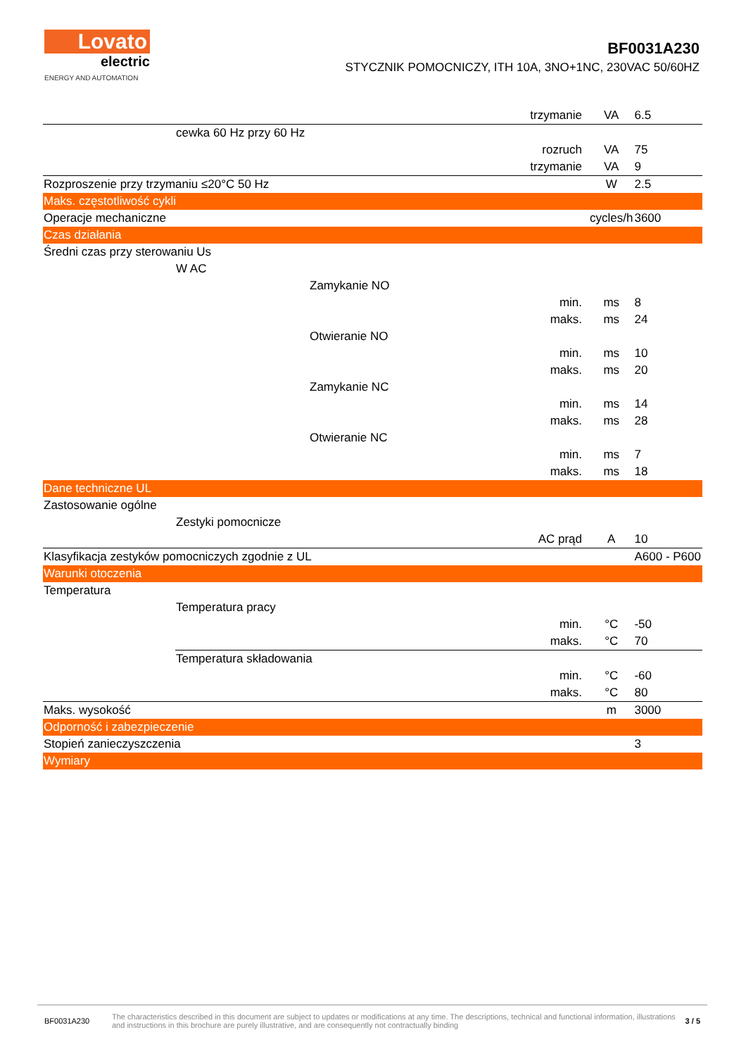Lovato
electric
ENERGY AND AUTOMATION
BF0031A230
STYCZNIK POMOCNICZY, ITH 10A, 3NO+1NC, 230VAC 50/60HZ
| | | | trzymanie | VA | 6.5 |
| | cewka 60 Hz przy 60 Hz | | | | |
| | | | rozruch | VA | 75 |
| | | | trzymanie | VA | 9 |
| Rozproszenie przy trzymaniu ≤20°C 50 Hz | | | | W | 2.5 |
| Maks. częstotliwość cykli | | | | | |
| Operacje mechaniczne | | | | cycles/h | 3600 |
| Czas działania | | | | | |
| Średni czas przy sterowaniu Us | | | | | |
| | W AC | | | | |
| | | Zamykanie NO | | | |
| | | | min. | ms | 8 |
| | | | maks. | ms | 24 |
| | | Otwieranie NO | | | |
| | | | min. | ms | 10 |
| | | | maks. | ms | 20 |
| | | Zamykanie NC | | | |
| | | | min. | ms | 14 |
| | | | maks. | ms | 28 |
| | | Otwieranie NC | | | |
| | | | min. | ms | 7 |
| | | | maks. | ms | 18 |
| Dane techniczne UL | | | | | |
| Zastosowanie ogólne | | | | | |
| | Zestyki pomocnicze | | | | |
| | | | AC prąd | A | 10 |
| Klasyfikacja zestyków pomocniczych zgodnie z UL | | | | | A600 - P600 |
| Warunki otoczenia | | | | | |
| Temperatura | | | | | |
| | Temperatura pracy | | | | |
| | | | min. | °C | -50 |
| | | | maks. | °C | 70 |
| | Temperatura składowania | | | | |
| | | | min. | °C | -60 |
| | | | maks. | °C | 80 |
| Maks. wysokość | | | | m | 3000 |
| Odporność i zabezpieczenie | | | | | |
| Stopień zanieczyszczenia | | | | | 3 |
| Wymiary | | | | | |
BF0031A230
The characteristics described in this document are subject to updates or modifications at any time. The descriptions, technical and functional information, illustrations and instructions in this brochure are purely illustrative, and are consequently not contractually binding
3 / 5